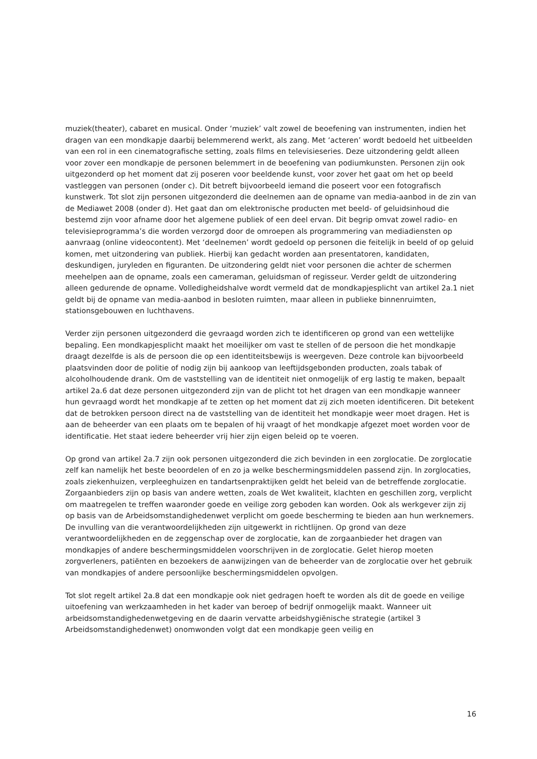muziek(theater), cabaret en musical. Onder ‘muziek’ valt zowel de beoefening van instrumenten, indien het dragen van een mondkapje daarbij belemmerend werkt, als zang. Met ‘acteren’ wordt bedoeld het uitbeelden van een rol in een cinematografische setting, zoals films en televisieseries. Deze uitzondering geldt alleen voor zover een mondkapje de personen belemmert in de beoefening van podiumkunsten. Personen zijn ook uitgezonderd op het moment dat zij poseren voor beeldende kunst, voor zover het gaat om het op beeld vastleggen van personen (onder c). Dit betreft bijvoorbeeld iemand die poseert voor een fotografisch kunstwerk. Tot slot zijn personen uitgezonderd die deelnemen aan de opname van media-aanbod in de zin van de Mediawet 2008 (onder d). Het gaat dan om elektronische producten met beeld- of geluidsinhoud die bestemd zijn voor afname door het algemene publiek of een deel ervan. Dit begrip omvat zowel radio- en televisieprogramma’s die worden verzorgd door de omroepen als programmering van mediadiensten op aanvraag (online videocontent). Met ‘deelnemen’ wordt gedoeld op personen die feitelijk in beeld of op geluid komen, met uitzondering van publiek. Hierbij kan gedacht worden aan presentatoren, kandidaten, deskundigen, juryleden en figuranten. De uitzondering geldt niet voor personen die achter de schermen meehelpen aan de opname, zoals een cameraman, geluidsman of regisseur. Verder geldt de uitzondering alleen gedurende de opname. Volledigheidshalve wordt vermeld dat de mondkapjesplicht van artikel 2a.1 niet geldt bij de opname van media-aanbod in besloten ruimten, maar alleen in publieke binnenruimten, stationsgebouwen en luchthavens.
Verder zijn personen uitgezonderd die gevraagd worden zich te identificeren op grond van een wettelijke bepaling. Een mondkapjesplicht maakt het moeilijker om vast te stellen of de persoon die het mondkapje draagt dezelfde is als de persoon die op een identiteitsbewijs is weergeven. Deze controle kan bijvoorbeeld plaatsvinden door de politie of nodig zijn bij aankoop van leeftijdsgebonden producten, zoals tabak of alcoholhoudende drank. Om de vaststelling van de identiteit niet onmogelijk of erg lastig te maken, bepaalt artikel 2a.6 dat deze personen uitgezonderd zijn van de plicht tot het dragen van een mondkapje wanneer hun gevraagd wordt het mondkapje af te zetten op het moment dat zij zich moeten identificeren. Dit betekent dat de betrokken persoon direct na de vaststelling van de identiteit het mondkapje weer moet dragen. Het is aan de beheerder van een plaats om te bepalen of hij vraagt of het mondkapje afgezet moet worden voor de identificatie. Het staat iedere beheerder vrij hier zijn eigen beleid op te voeren.
Op grond van artikel 2a.7 zijn ook personen uitgezonderd die zich bevinden in een zorglocatie. De zorglocatie zelf kan namelijk het beste beoordelen of en zo ja welke beschermingsmiddelen passend zijn. In zorglocaties, zoals ziekenhuizen, verpleeghuizen en tandartsenpraktijken geldt het beleid van de betreffende zorglocatie. Zorgaanbieders zijn op basis van andere wetten, zoals de Wet kwaliteit, klachten en geschillen zorg, verplicht om maatregelen te treffen waaronder goede en veilige zorg geboden kan worden. Ook als werkgever zijn zij op basis van de Arbeidsomstandighedenwet verplicht om goede bescherming te bieden aan hun werknemers. De invulling van die verantwoordelijkheden zijn uitgewerkt in richtlijnen. Op grond van deze verantwoordelijkheden en de zeggenschap over de zorglocatie, kan de zorgaanbieder het dragen van mondkapjes of andere beschermingsmiddelen voorschrijven in de zorglocatie. Gelet hierop moeten zorgverleners, patiënten en bezoekers de aanwijzingen van de beheerder van de zorglocatie over het gebruik van mondkapjes of andere persoonlijke beschermingsmiddelen opvolgen.
Tot slot regelt artikel 2a.8 dat een mondkapje ook niet gedragen hoeft te worden als dit de goede en veilige uitoefening van werkzaamheden in het kader van beroep of bedrijf onmogelijk maakt. Wanneer uit arbeidsomstandighedenwetgeving en de daarin vervatte arbeidshygiënische strategie (artikel 3 Arbeidsomstandighedenwet) onomwonden volgt dat een mondkapje geen veilig en
16